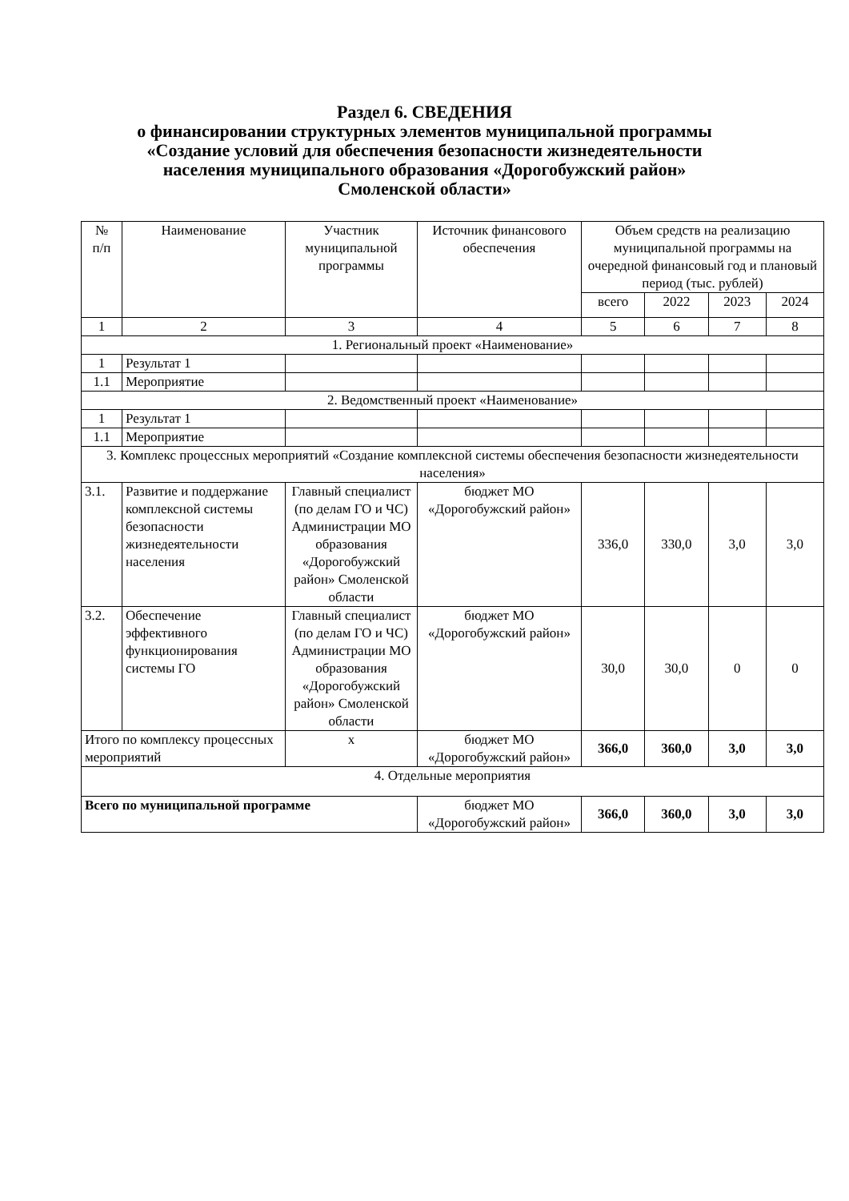Раздел 6. СВЕДЕНИЯ
о финансировании структурных элементов муниципальной программы
«Создание условий для обеспечения безопасности жизнедеятельности
населения муниципального образования «Дорогобужский район»
Смоленской области»
| № п/п | Наименование | Участник муниципальной программы | Источник финансового обеспечения | Объем средств на реализацию муниципальной программы на очередной финансовый год и плановый период (тыс. рублей) | | | |
| --- | --- | --- | --- | --- | --- | --- | --- |
| | | | | всего | 2022 | 2023 | 2024 |
| 1 | 2 | 3 | 4 | 5 | 6 | 7 | 8 |
| 1. Региональный проект «Наименование» | | | | | | | |
| 1 | Результат 1 | | | | | | |
| 1.1 | Мероприятие | | | | | | |
| 2. Ведомственный проект «Наименование» | | | | | | | |
| 1 | Результат 1 | | | | | | |
| 1.1 | Мероприятие | | | | | | |
| 3. Комплекс процессных мероприятий «Создание комплексной системы обеспечения безопасности жизнедеятельности населения» | | | | | | | |
| 3.1. | Развитие и поддержание комплексной системы безопасности жизнедеятельности населения | Главный специалист (по делам ГО и ЧС) Администрации МО образования «Дорогобужский район» Смоленской области | бюджет МО «Дорогобужский район» | 336,0 | 330,0 | 3,0 | 3,0 |
| 3.2. | Обеспечение эффективного функционирования системы ГО | Главный специалист (по делам ГО и ЧС) Администрации МО образования «Дорогобужский район» Смоленской области | бюджет МО «Дорогобужский район» | 30,0 | 30,0 | 0 | 0 |
| Итого по комплексу процессных мероприятий | | х | бюджет МО «Дорогобужский район» | 366,0 | 360,0 | 3,0 | 3,0 |
| 4. Отдельные мероприятия | | | | | | | |
| Всего по муниципальной программе | | | бюджет МО «Дорогобужский район» | 366,0 | 360,0 | 3,0 | 3,0 |